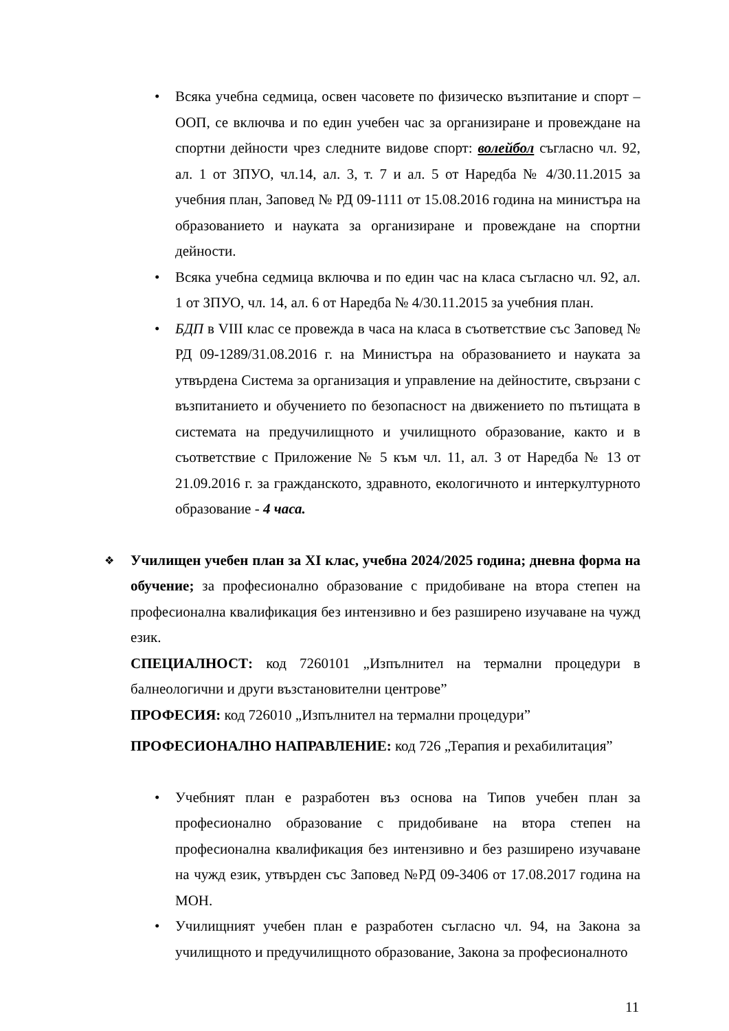• Всяка учебна седмица, освен часовете по физическо възпитание и спорт – ООП, се включва и по един учебен час за организиране и провеждане на спортни дейности чрез следните видове спорт: волейбол съгласно чл. 92, ал. 1 от ЗПУО, чл.14, ал. 3, т. 7 и ал. 5 от Наредба № 4/30.11.2015 за учебния план, Заповед № РД 09-1111 от 15.08.2016 година на министъра на образованието и науката за организиране и провеждане на спортни дейности.
• Всяка учебна седмица включва и по един час на класа съгласно чл. 92, ал. 1 от ЗПУО, чл. 14, ал. 6 от Наредба № 4/30.11.2015 за учебния план.
• БДП в VIII клас се провежда в часа на класа в съответствие със Заповед № РД 09-1289/31.08.2016 г. на Министъра на образованието и науката за утвърдена Система за организация и управление на дейностите, свързани с възпитанието и обучението по безопасност на движението по пътищата в системата на предучилищното и училищното образование, както и в съответствие с Приложение № 5 към чл. 11, ал. 3 от Наредба № 13 от 21.09.2016 г. за гражданското, здравното, екологичното и интеркултурното образование - 4 часа.
❖ Училищен учебен план за XI клас, учебна 2024/2025 година; дневна форма на обучение; за професионално образование с придобиване на втора степен на професионална квалификация без интензивно и без разширено изучаване на чужд език.
СПЕЦИАЛНОСТ: код 7260101 „Изпълнител на термални процедури в балнеологични и други възстановителни центрове”
ПРОФЕСИЯ: код 726010 „Изпълнител на термални процедури”
ПРОФЕСИОНАЛНО НАПРАВЛЕНИЕ: код 726 „Терапия и рехабилитация”
• Учебният план е разработен въз основа на Типов учебен план за професионално образование с придобиване на втора степен на професионална квалификация без интензивно и без разширено изучаване на чужд език, утвърден със Заповед №РД 09-3406 от 17.08.2017 година на МОН.
• Училищният учебен план е разработен съгласно чл. 94, на Закона за училищното и предучилищното образование, Закона за професионалното
11